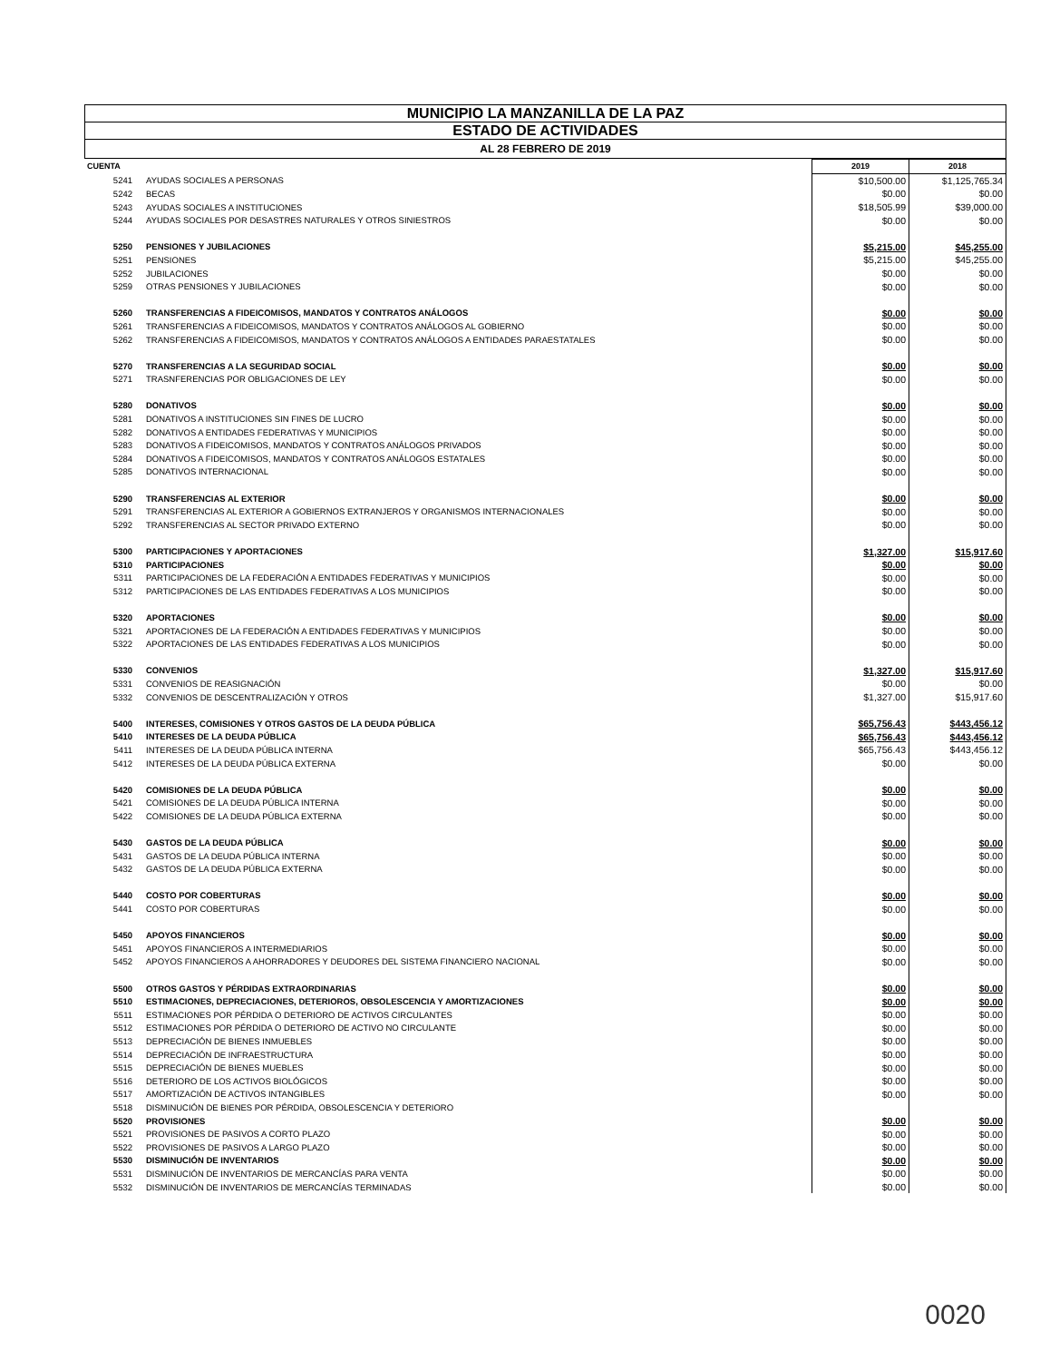MUNICIPIO LA MANZANILLA DE LA PAZ
ESTADO DE ACTIVIDADES
AL 28 FEBRERO DE 2019
| CUENTA | | 2019 | 2018 |
| --- | --- | --- | --- |
| 5241 | AYUDAS SOCIALES A PERSONAS | $10,500.00 | $1,125,765.34 |
| 5242 | BECAS | $0.00 | $0.00 |
| 5243 | AYUDAS SOCIALES A INSTITUCIONES | $18,505.99 | $39,000.00 |
| 5244 | AYUDAS SOCIALES POR DESASTRES NATURALES Y OTROS SINIESTROS | $0.00 | $0.00 |
| 5250 | PENSIONES Y JUBILACIONES | $5,215.00 | $45,255.00 |
| 5251 | PENSIONES | $5,215.00 | $45,255.00 |
| 5252 | JUBILACIONES | $0.00 | $0.00 |
| 5259 | OTRAS PENSIONES Y JUBILACIONES | $0.00 | $0.00 |
| 5260 | TRANSFERENCIAS A FIDEICOMISOS, MANDATOS Y CONTRATOS ANÁLOGOS | $0.00 | $0.00 |
| 5261 | TRANSFERENCIAS A FIDEICOMISOS, MANDATOS Y CONTRATOS ANÁLOGOS AL GOBIERNO | $0.00 | $0.00 |
| 5262 | TRANSFERENCIAS A FIDEICOMISOS, MANDATOS Y CONTRATOS ANÁLOGOS A ENTIDADES PARAESTATALES | $0.00 | $0.00 |
| 5270 | TRANSFERENCIAS A LA SEGURIDAD SOCIAL | $0.00 | $0.00 |
| 5271 | TRASNFERENCIAS POR OBLIGACIONES DE LEY | $0.00 | $0.00 |
| 5280 | DONATIVOS | $0.00 | $0.00 |
| 5281 | DONATIVOS A INSTITUCIONES SIN FINES DE LUCRO | $0.00 | $0.00 |
| 5282 | DONATIVOS A ENTIDADES FEDERATIVAS Y MUNICIPIOS | $0.00 | $0.00 |
| 5283 | DONATIVOS A FIDEICOMISOS, MANDATOS Y CONTRATOS ANÁLOGOS PRIVADOS | $0.00 | $0.00 |
| 5284 | DONATIVOS A FIDEICOMISOS, MANDATOS Y CONTRATOS ANÁLOGOS ESTATALES | $0.00 | $0.00 |
| 5285 | DONATIVOS INTERNACIONAL | $0.00 | $0.00 |
| 5290 | TRANSFERENCIAS AL EXTERIOR | $0.00 | $0.00 |
| 5291 | TRANSFERENCIAS AL EXTERIOR A GOBIERNOS EXTRANJEROS Y ORGANISMOS INTERNACIONALES | $0.00 | $0.00 |
| 5292 | TRANSFERENCIAS AL SECTOR PRIVADO EXTERNO | $0.00 | $0.00 |
| 5300 | PARTICIPACIONES Y APORTACIONES | $1,327.00 | $15,917.60 |
| 5310 | PARTICIPACIONES | $0.00 | $0.00 |
| 5311 | PARTICIPACIONES DE LA FEDERACIÓN A ENTIDADES FEDERATIVAS Y MUNICIPIOS | $0.00 | $0.00 |
| 5312 | PARTICIPACIONES DE LAS ENTIDADES FEDERATIVAS A LOS MUNICIPIOS | $0.00 | $0.00 |
| 5320 | APORTACIONES | $0.00 | $0.00 |
| 5321 | APORTACIONES DE LA FEDERACIÓN A ENTIDADES FEDERATIVAS Y MUNICIPIOS | $0.00 | $0.00 |
| 5322 | APORTACIONES DE LAS ENTIDADES FEDERATIVAS A LOS MUNICIPIOS | $0.00 | $0.00 |
| 5330 | CONVENIOS | $1,327.00 | $15,917.60 |
| 5331 | CONVENIOS DE REASIGNACIÓN | $0.00 | $0.00 |
| 5332 | CONVENIOS DE DESCENTRALIZACIÓN Y OTROS | $1,327.00 | $15,917.60 |
| 5400 | INTERESES, COMISIONES Y OTROS GASTOS DE LA DEUDA PÚBLICA | $65,756.43 | $443,456.12 |
| 5410 | INTERESES DE LA DEUDA PÚBLICA | $65,756.43 | $443,456.12 |
| 5411 | INTERESES DE LA DEUDA PÚBLICA INTERNA | $65,756.43 | $443,456.12 |
| 5412 | INTERESES DE LA DEUDA PÚBLICA EXTERNA | $0.00 | $0.00 |
| 5420 | COMISIONES DE LA DEUDA PÚBLICA | $0.00 | $0.00 |
| 5421 | COMISIONES DE LA DEUDA PÚBLICA INTERNA | $0.00 | $0.00 |
| 5422 | COMISIONES DE LA DEUDA PÚBLICA EXTERNA | $0.00 | $0.00 |
| 5430 | GASTOS DE LA DEUDA PÚBLICA | $0.00 | $0.00 |
| 5431 | GASTOS DE LA DEUDA PÚBLICA INTERNA | $0.00 | $0.00 |
| 5432 | GASTOS DE LA DEUDA PÚBLICA EXTERNA | $0.00 | $0.00 |
| 5440 | COSTO POR COBERTURAS | $0.00 | $0.00 |
| 5441 | COSTO POR COBERTURAS | $0.00 | $0.00 |
| 5450 | APOYOS FINANCIEROS | $0.00 | $0.00 |
| 5451 | APOYOS FINANCIEROS A INTERMEDIARIOS | $0.00 | $0.00 |
| 5452 | APOYOS FINANCIEROS A AHORRADORES Y DEUDORES DEL SISTEMA FINANCIERO NACIONAL | $0.00 | $0.00 |
| 5500 | OTROS GASTOS Y PÉRDIDAS EXTRAORDINARIAS | $0.00 | $0.00 |
| 5510 | ESTIMACIONES, DEPRECIACIONES, DETERIOROS, OBSOLESCENCIA Y AMORTIZACIONES | $0.00 | $0.00 |
| 5511 | ESTIMACIONES POR PÉRDIDA O DETERIORO DE ACTIVOS CIRCULANTES | $0.00 | $0.00 |
| 5512 | ESTIMACIONES POR PÉRDIDA O DETERIORO DE ACTIVO NO CIRCULANTE | $0.00 | $0.00 |
| 5513 | DEPRECIACIÓN DE BIENES INMUEBLES | $0.00 | $0.00 |
| 5514 | DEPRECIACIÓN DE INFRAESTRUCTURA | $0.00 | $0.00 |
| 5515 | DEPRECIACIÓN DE BIENES MUEBLES | $0.00 | $0.00 |
| 5516 | DETERIORO DE LOS ACTIVOS BIOLÓGICOS | $0.00 | $0.00 |
| 5517 | AMORTIZACIÓN DE ACTIVOS INTANGIBLES | $0.00 | $0.00 |
| 5518 | DISMINUCIÓN DE BIENES POR PÉRDIDA, OBSOLESCENCIA Y DETERIORO | | |
| 5520 | PROVISIONES | $0.00 | $0.00 |
| 5521 | PROVISIONES DE PASIVOS A CORTO PLAZO | $0.00 | $0.00 |
| 5522 | PROVISIONES DE PASIVOS A LARGO PLAZO | $0.00 | $0.00 |
| 5530 | DISMINUCIÓN DE INVENTARIOS | $0.00 | $0.00 |
| 5531 | DISMINUCIÓN DE INVENTARIOS DE MERCANCÍAS PARA VENTA | $0.00 | $0.00 |
| 5532 | DISMINUCIÓN DE INVENTARIOS DE MERCANCÍAS TERMINADAS | $0.00 | $0.00 |
0020